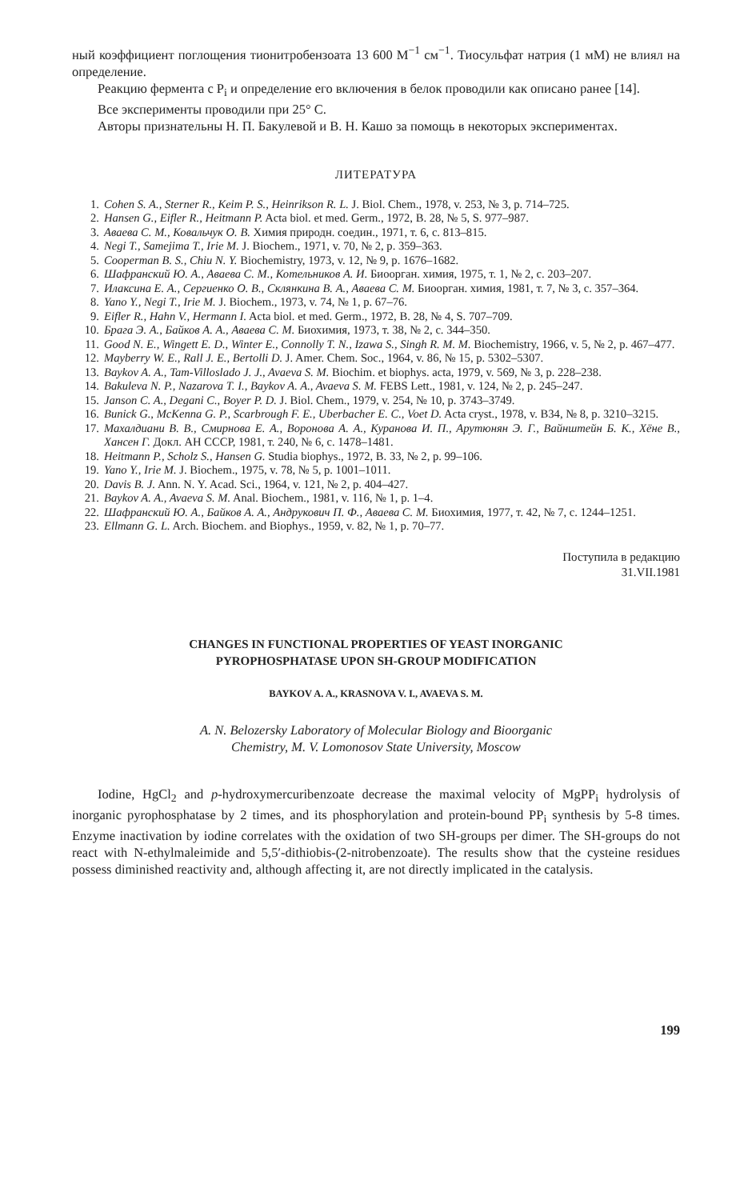ный коэффициент поглощения тионитробензоата 13 600 М<sup>−1</sup> см<sup>−1</sup>. Тиосульфат натрия (1 мМ) не влиял на определение.
Реакцию фермента с P<sub>i</sub> и определение его включения в белок проводили как описано ранее [14].
Все эксперименты проводили при 25° С.
Авторы признательны Н. П. Бакулевой и В. Н. Кашо за помощь в некоторых экспериментах.
ЛИТЕРАТУРА
1. Cohen S. A., Sterner R., Keim P. S., Heinrikson R. L. J. Biol. Chem., 1978, v. 253, № 3, p. 714–725.
2. Hansen G., Eifler R., Heitmann P. Acta biol. et med. Germ., 1972, B. 28, № 5, S. 977–987.
3. Аваева С. М., Ковальчук О. В. Химия природн. соедин., 1971, т. 6, с. 813–815.
4. Negi T., Samejima T., Irie M. J. Biochem., 1971, v. 70, № 2, p. 359–363.
5. Cooperman B. S., Chiu N. Y. Biochemistry, 1973, v. 12, № 9, p. 1676–1682.
6. Шафранский Ю. А., Аваева С. М., Котельников А. И. Биоорган. химия, 1975, т. 1, № 2, с. 203–207.
7. Илаксина Е. А., Сергиенко О. В., Склянкина В. А., Аваева С. М. Биоорган. химия, 1981, т. 7, № 3, с. 357–364.
8. Yano Y., Negi T., Irie M. J. Biochem., 1973, v. 74, № 1, p. 67–76.
9. Eifler R., Hahn V., Hermann I. Acta biol. et med. Germ., 1972, B. 28, № 4, S. 707–709.
10. Брага Э. А., Байков А. А., Аваева С. М. Биохимия, 1973, т. 38, № 2, с. 344–350.
11. Good N. E., Wingett E. D., Winter E., Connolly T. N., Izawa S., Singh R. M. M. Biochemistry, 1966, v. 5, № 2, p. 467–477.
12. Mayberry W. E., Rall J. E., Bertolli D. J. Amer. Chem. Soc., 1964, v. 86, № 15, p. 5302–5307.
13. Baykov A. A., Tam-Villoslado J. J., Avaeva S. M. Biochim. et biophys. acta, 1979, v. 569, № 3, p. 228–238.
14. Bakuleva N. P., Nazarova T. I., Baykov A. A., Avaeva S. M. FEBS Lett., 1981, v. 124, № 2, p. 245–247.
15. Janson C. A., Degani C., Boyer P. D. J. Biol. Chem., 1979, v. 254, № 10, p. 3743–3749.
16. Bunick G., McKenna G. P., Scarbrough F. E., Uberbacher E. C., Voet D. Acta cryst., 1978, v. B34, № 8, p. 3210–3215.
17. Махалдиани В. В., Смирнова Е. А., Воронова А. А., Куранова И. П., Арутюнян Э. Г., Вайнштейн Б. К., Хёне В., Хансен Г. Докл. АН СССР, 1981, т. 240, № 6, с. 1478–1481.
18. Heitmann P., Scholz S., Hansen G. Studia biophys., 1972, B. 33, № 2, p. 99–106.
19. Yano Y., Irie M. J. Biochem., 1975, v. 78, № 5, p. 1001–1011.
20. Davis B. J. Ann. N. Y. Acad. Sci., 1964, v. 121, № 2, p. 404–427.
21. Baykov A. A., Avaeva S. M. Anal. Biochem., 1981, v. 116, № 1, p. 1–4.
22. Шафранский Ю. А., Байков А. А., Андрукович П. Ф., Аваева С. М. Биохимия, 1977, т. 42, № 7, с. 1244–1251.
23. Ellmann G. L. Arch. Biochem. and Biophys., 1959, v. 82, № 1, p. 70–77.
Поступила в редакцию
31.VII.1981
CHANGES IN FUNCTIONAL PROPERTIES OF YEAST INORGANIC
PYROPHOSPHATASE UPON SH-GROUP MODIFICATION
BAYKOV A. A., KRASNOVA V. I., AVAEVA S. M.
A. N. Belozersky Laboratory of Molecular Biology and Bioorganic
Chemistry, M. V. Lomonosov State University, Moscow
Iodine, HgCl<sub>2</sub> and p-hydroxymercuribenzoate decrease the maximal velocity of MgPP<sub>i</sub> hydrolysis of inorganic pyrophosphatase by 2 times, and its phosphorylation and protein-bound PP<sub>i</sub> synthesis by 5-8 times. Enzyme inactivation by iodine correlates with the oxidation of two SH-groups per dimer. The SH-groups do not react with N-ethylmaleimide and 5,5′-dithiobis-(2-nitrobenzoate). The results show that the cysteine residues possess diminished reactivity and, although affecting it, are not directly implicated in the catalysis.
199